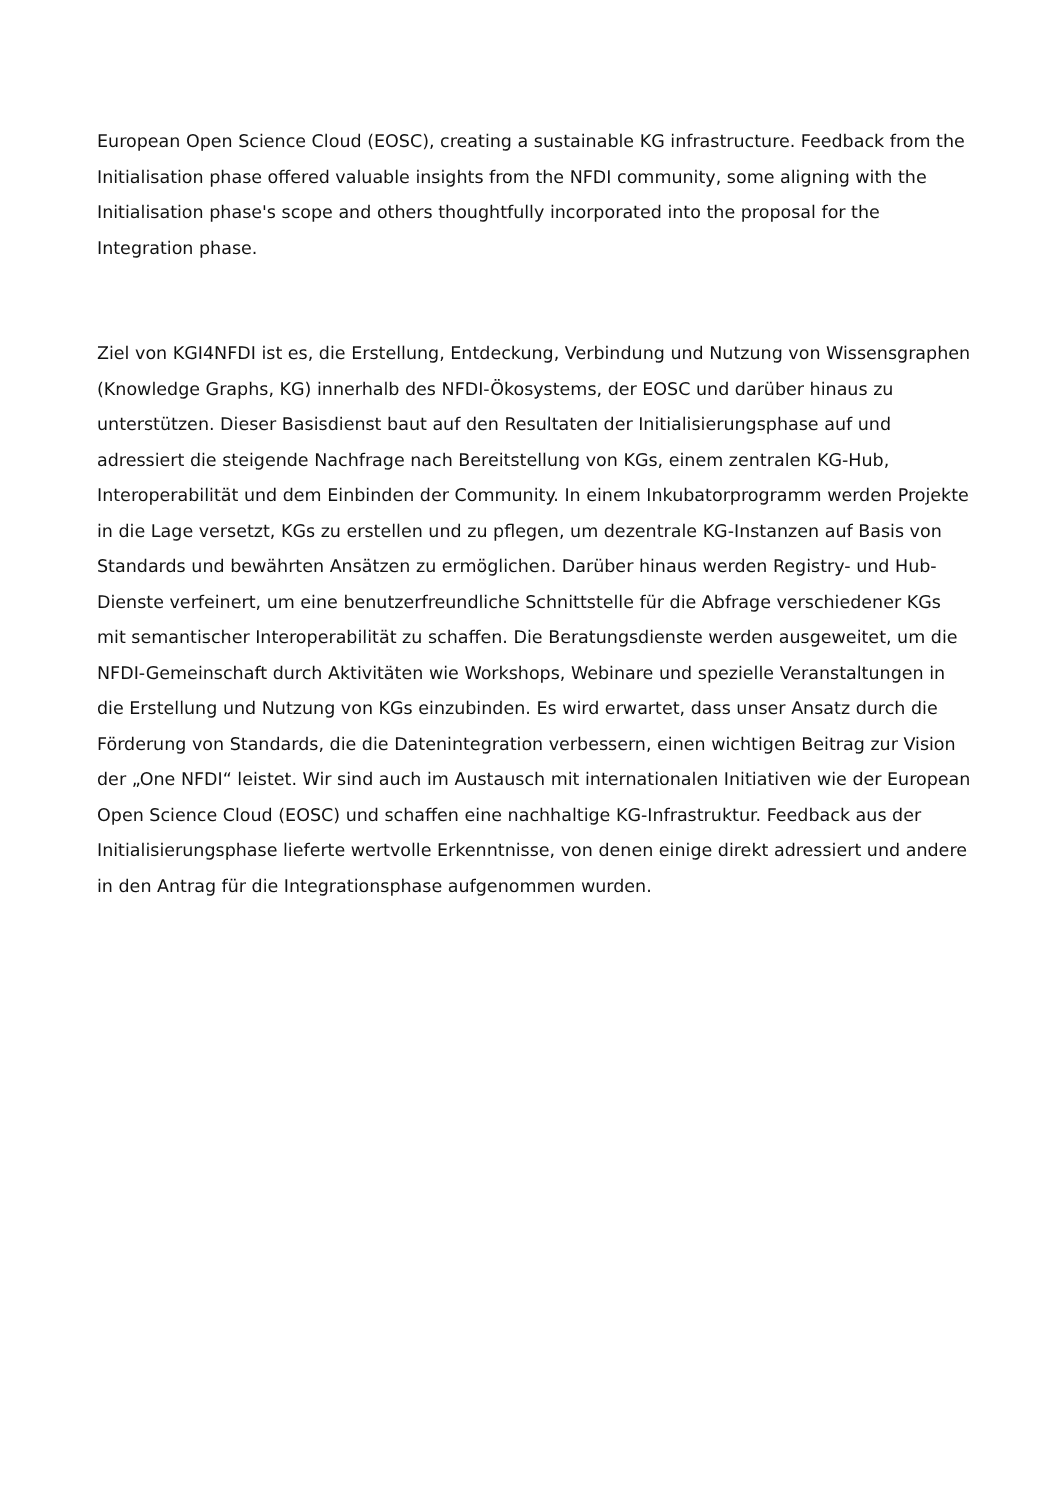European Open Science Cloud (EOSC), creating a sustainable KG infrastructure. Feedback from the Initialisation phase offered valuable insights from the NFDI community, some aligning with the Initialisation phase's scope and others thoughtfully incorporated into the proposal for the Integration phase.
Ziel von KGI4NFDI ist es, die Erstellung, Entdeckung, Verbindung und Nutzung von Wissensgraphen (Knowledge Graphs, KG) innerhalb des NFDI-Ökosystems, der EOSC und darüber hinaus zu unterstützen. Dieser Basisdienst baut auf den Resultaten der Initialisierungsphase auf und adressiert die steigende Nachfrage nach Bereitstellung von KGs, einem zentralen KG-Hub, Interoperabilität und dem Einbinden der Community. In einem Inkubatorprogramm werden Projekte in die Lage versetzt, KGs zu erstellen und zu pflegen, um dezentrale KG-Instanzen auf Basis von Standards und bewährten Ansätzen zu ermöglichen. Darüber hinaus werden Registry- und Hub-Dienste verfeinert, um eine benutzerfreundliche Schnittstelle für die Abfrage verschiedener KGs mit semantischer Interoperabilität zu schaffen. Die Beratungsdienste werden ausgeweitet, um die NFDI-Gemeinschaft durch Aktivitäten wie Workshops, Webinare und spezielle Veranstaltungen in die Erstellung und Nutzung von KGs einzubinden. Es wird erwartet, dass unser Ansatz durch die Förderung von Standards, die die Datenintegration verbessern, einen wichtigen Beitrag zur Vision der „One NFDI“ leistet. Wir sind auch im Austausch mit internationalen Initiativen wie der European Open Science Cloud (EOSC) und schaffen eine nachhaltige KG-Infrastruktur. Feedback aus der Initialisierungsphase lieferte wertvolle Erkenntnisse, von denen einige direkt adressiert und andere in den Antrag für die Integrationsphase aufgenommen wurden.